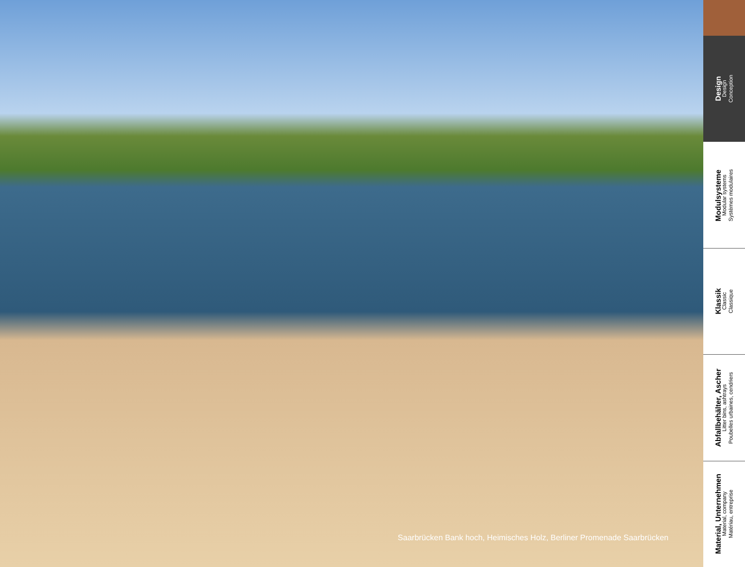Saarbrücken Bank hoch, Heimisches Holz, Berliner Promenade Saarbrücken
Design
Design
Conception
Modulsysteme
Modular systems
Systèmes modulaires
Klassik
Classic
Classique
Abfallbehälter, Ascher
Litter bins, ashtrays
Poubelles urbaines, cendriers
Material, Unternehmen
Material, company
Matériau, entreprise